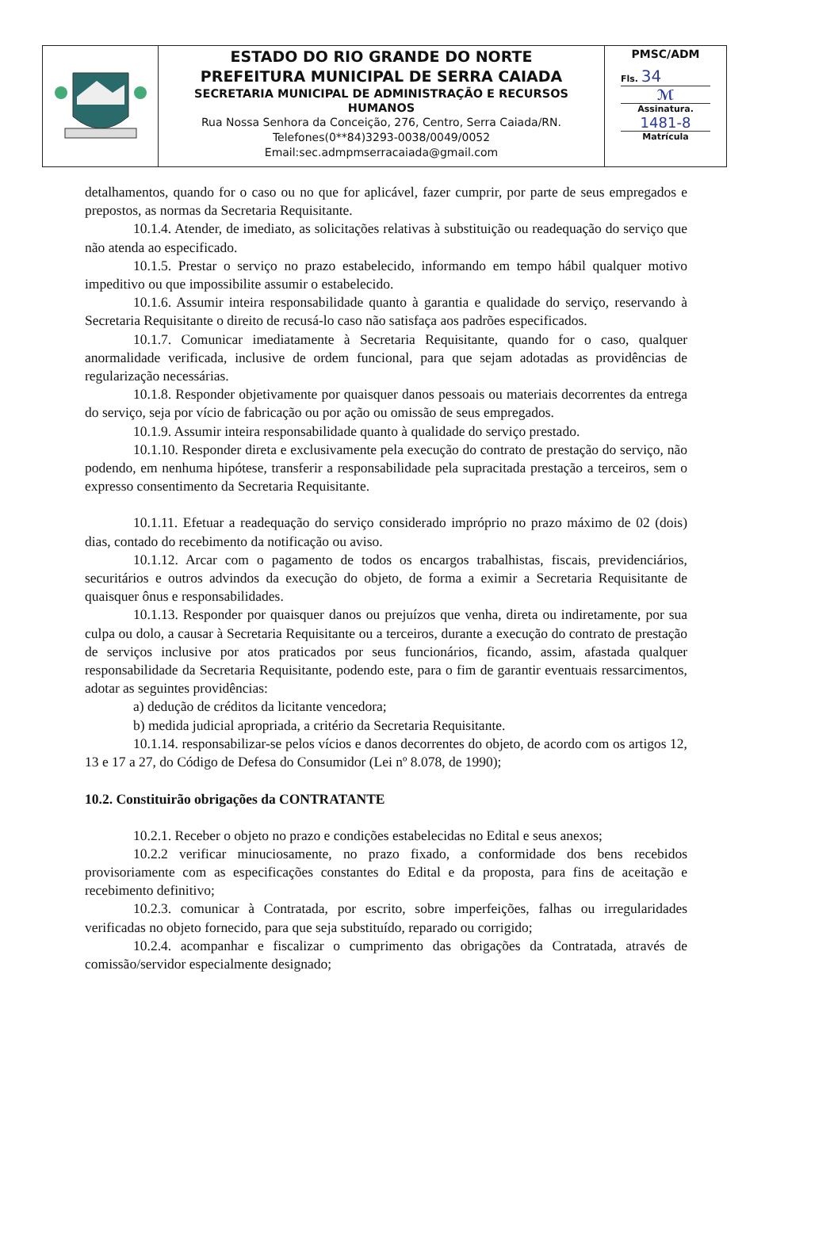| | ESTADO DO RIO GRANDE DO NORTE PREFEITURA MUNICIPAL DE SERRA CAIADA SECRETARIA MUNICIPAL DE ADMINISTRAÇÃO E RECURSOS HUMANOS Rua Nossa Senhora da Conceição, 276, Centro, Serra Caiada/RN. Telefones(0**84)3293-0038/0049/0052 Email:sec.admpmserracaiada@gmail.com | PMSC/ADM Fls. 34 ℳ Assinatura. 1481-8 Matrícula |
detalhamentos, quando for o caso ou no que for aplicável, fazer cumprir, por parte de seus empregados e prepostos, as normas da Secretaria Requisitante.
10.1.4. Atender, de imediato, as solicitações relativas à substituição ou readequação do serviço que não atenda ao especificado.
10.1.5. Prestar o serviço no prazo estabelecido, informando em tempo hábil qualquer motivo impeditivo ou que impossibilite assumir o estabelecido.
10.1.6. Assumir inteira responsabilidade quanto à garantia e qualidade do serviço, reservando à Secretaria Requisitante o direito de recusá-lo caso não satisfaça aos padrões especificados.
10.1.7. Comunicar imediatamente à Secretaria Requisitante, quando for o caso, qualquer anormalidade verificada, inclusive de ordem funcional, para que sejam adotadas as providências de regularização necessárias.
10.1.8. Responder objetivamente por quaisquer danos pessoais ou materiais decorrentes da entrega do serviço, seja por vício de fabricação ou por ação ou omissão de seus empregados.
10.1.9. Assumir inteira responsabilidade quanto à qualidade do serviço prestado.
10.1.10. Responder direta e exclusivamente pela execução do contrato de prestação do serviço, não podendo, em nenhuma hipótese, transferir a responsabilidade pela supracitada prestação a terceiros, sem o expresso consentimento da Secretaria Requisitante.
10.1.11. Efetuar a readequação do serviço considerado impróprio no prazo máximo de 02 (dois) dias, contado do recebimento da notificação ou aviso.
10.1.12. Arcar com o pagamento de todos os encargos trabalhistas, fiscais, previdenciários, securitários e outros advindos da execução do objeto, de forma a eximir a Secretaria Requisitante de quaisquer ônus e responsabilidades.
10.1.13. Responder por quaisquer danos ou prejuízos que venha, direta ou indiretamente, por sua culpa ou dolo, a causar à Secretaria Requisitante ou a terceiros, durante a execução do contrato de prestação de serviços inclusive por atos praticados por seus funcionários, ficando, assim, afastada qualquer responsabilidade da Secretaria Requisitante, podendo este, para o fim de garantir eventuais ressarcimentos, adotar as seguintes providências:
a) dedução de créditos da licitante vencedora;
b) medida judicial apropriada, a critério da Secretaria Requisitante.
10.1.14. responsabilizar-se pelos vícios e danos decorrentes do objeto, de acordo com os artigos 12, 13 e 17 a 27, do Código de Defesa do Consumidor (Lei nº 8.078, de 1990);
10.2. Constituirão obrigações da CONTRATANTE
10.2.1. Receber o objeto no prazo e condições estabelecidas no Edital e seus anexos;
10.2.2 verificar minuciosamente, no prazo fixado, a conformidade dos bens recebidos provisoriamente com as especificações constantes do Edital e da proposta, para fins de aceitação e recebimento definitivo;
10.2.3. comunicar à Contratada, por escrito, sobre imperfeições, falhas ou irregularidades verificadas no objeto fornecido, para que seja substituído, reparado ou corrigido;
10.2.4. acompanhar e fiscalizar o cumprimento das obrigações da Contratada, através de comissão/servidor especialmente designado;